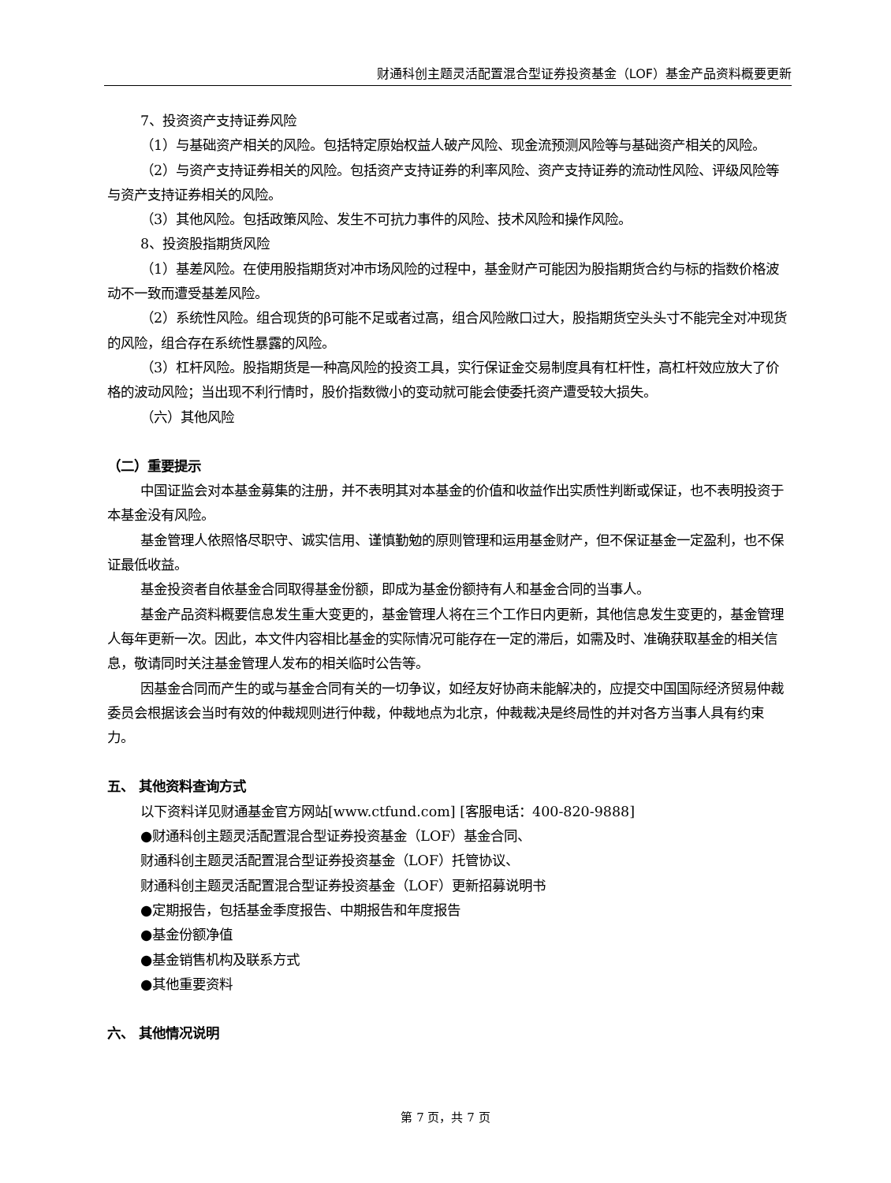财通科创主题灵活配置混合型证券投资基金（LOF）基金产品资料概要更新
7、投资资产支持证券风险
（1）与基础资产相关的风险。包括特定原始权益人破产风险、现金流预测风险等与基础资产相关的风险。
（2）与资产支持证券相关的风险。包括资产支持证券的利率风险、资产支持证券的流动性风险、评级风险等与资产支持证券相关的风险。
（3）其他风险。包括政策风险、发生不可抗力事件的风险、技术风险和操作风险。
8、投资股指期货风险
（1）基差风险。在使用股指期货对冲市场风险的过程中，基金财产可能因为股指期货合约与标的指数价格波动不一致而遭受基差风险。
（2）系统性风险。组合现货的β可能不足或者过高，组合风险敞口过大，股指期货空头头寸不能完全对冲现货的风险，组合存在系统性暴露的风险。
（3）杠杆风险。股指期货是一种高风险的投资工具，实行保证金交易制度具有杠杆性，高杠杆效应放大了价格的波动风险；当出现不利行情时，股价指数微小的变动就可能会使委托资产遭受较大损失。
（六）其他风险
（二）重要提示
中国证监会对本基金募集的注册，并不表明其对本基金的价值和收益作出实质性判断或保证，也不表明投资于本基金没有风险。
基金管理人依照恪尽职守、诚实信用、谨慎勤勉的原则管理和运用基金财产，但不保证基金一定盈利，也不保证最低收益。
基金投资者自依基金合同取得基金份额，即成为基金份额持有人和基金合同的当事人。
基金产品资料概要信息发生重大变更的，基金管理人将在三个工作日内更新，其他信息发生变更的，基金管理人每年更新一次。因此，本文件内容相比基金的实际情况可能存在一定的滞后，如需及时、准确获取基金的相关信息，敬请同时关注基金管理人发布的相关临时公告等。
因基金合同而产生的或与基金合同有关的一切争议，如经友好协商未能解决的，应提交中国国际经济贸易仲裁委员会根据该会当时有效的仲裁规则进行仲裁，仲裁地点为北京，仲裁裁决是终局性的并对各方当事人具有约束力。
五、 其他资料查询方式
以下资料详见财通基金官方网站[www.ctfund.com] [客服电话：400-820-9888]
●财通科创主题灵活配置混合型证券投资基金（LOF）基金合同、
财通科创主题灵活配置混合型证券投资基金（LOF）托管协议、
财通科创主题灵活配置混合型证券投资基金（LOF）更新招募说明书
●定期报告，包括基金季度报告、中期报告和年度报告
●基金份额净值
●基金销售机构及联系方式
●其他重要资料
六、 其他情况说明
第 7 页，共 7 页